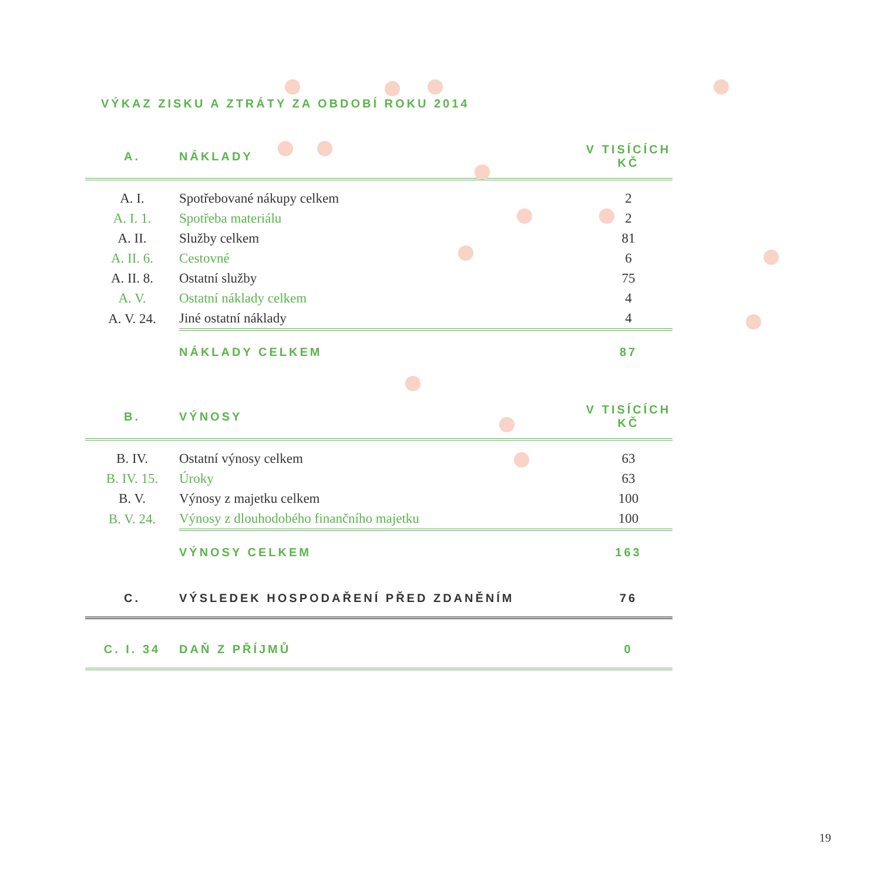VÝKAZ ZISKU A ZTRÁTY ZA OBDOBÍ ROKU 2014
| A. | NÁKLADY | V TISÍCÍCH KČ |
| A. I. | Spotřebované nákupy celkem | 2 |
| A. I. 1. | Spotřeba materiálu | 2 |
| A. II. | Služby celkem | 81 |
| A. II. 6. | Cestovné | 6 |
| A. II. 8. | Ostatní služby | 75 |
| A. V. | Ostatní náklady celkem | 4 |
| A. V. 24. | Jiné ostatní náklady | 4 |
| | NÁKLADY CELKEM | 87 |
| B. | VÝNOSY | V TISÍCÍCH KČ |
| B. IV. | Ostatní výnosy celkem | 63 |
| B. IV. 15. | Úroky | 63 |
| B. V. | Výnosy z majetku celkem | 100 |
| B. V. 24. | Výnosy z dlouhodobého finančního majetku | 100 |
| | VÝNOSY CELKEM | 163 |
| C. | VÝSLEDEK HOSPODAŘENÍ PŘED ZDANĚNÍM | 76 |
| C. I. 34 | DAŇ Z PŘÍJMŮ | 0 |
19